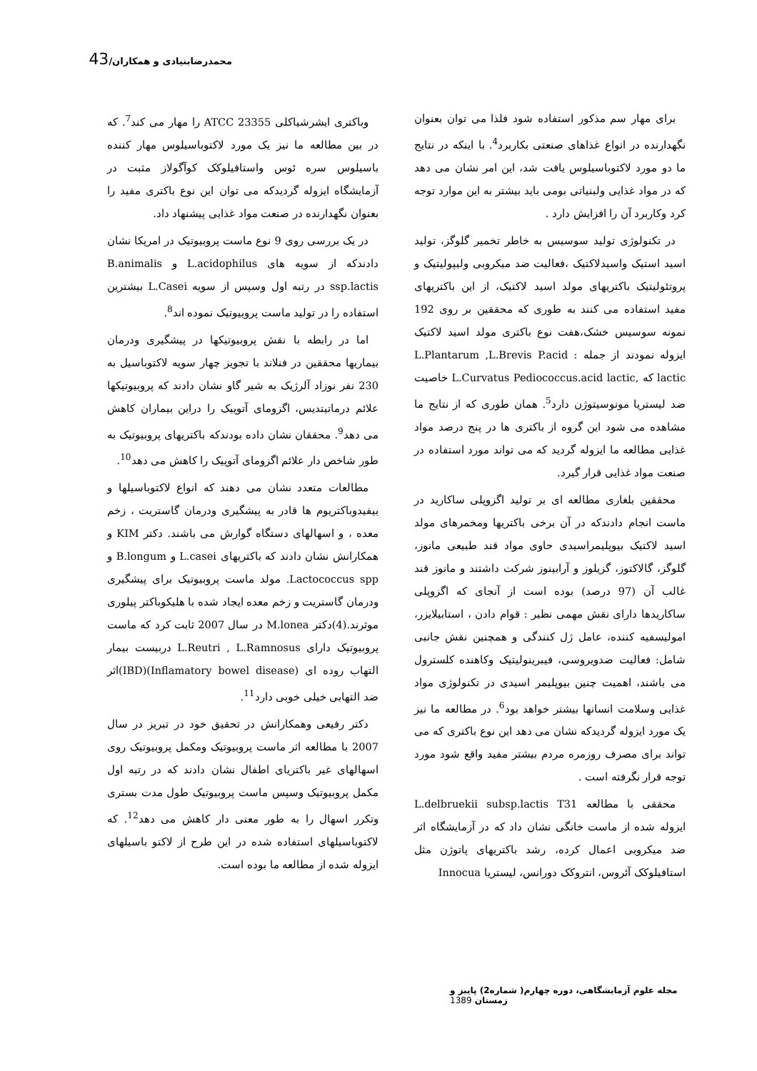محمدرضابنیادی و همکاران/43
برای مهار سم مذکور استفاده شود فلذا می توان بعنوان نگهدارنده در انواع غذاهای صنعتی بکاربرد<sup>4</sup>. با اینکه در نتایج ما دو مورد لاکتوباسیلوس یافت شد، این امر نشان می دهد که در مواد غذایی ولبنیاتی بومی باید بیشتر به این موارد توجه کرد وکاربرد آن را افزایش دارد .
در تکنولوژی تولید سوسیس به خاطر تخمیر گلوگز، تولید اسید استیک واسیدلاکتیک ،فعالیت ضد میکروبی ولیپولیتیک و پروتئولیتیک باکتریهای مولد اسید لاکتیک، از این باکتریهای مفید استفاده می کنند به طوری که محققین بر روی 192 نمونه سوسیس خشک،هفت نوع باکتری مولد اسید لاکتیک ایزوله نمودند از جمله : L.Plantarum ,L.Brevis P.acid lactic که ,L.Curvatus Pediococcus.acid lactic خاصیت ضد لیستریا مونوسیتوژن دارد<sup>5</sup>. همان طوری که از نتایج ما مشاهده می شود این گروه از باکتری ها در پنج درصد مواد غذایی مطالعه ما ایزوله گردید که می تواند مورد استفاده در صنعت مواد غذایی قرار گیرد.
محققین بلغاری مطالعه ای بر تولید اگزوپلی ساکارید در ماست انجام دادندکه در آن برخی باکتریها ومخمرهای مولد اسید لاکتیک بیوپلیمراسیدی حاوی مواد قند طبیعی مانوز، گلوگز، گالاکتوز، گزیلوز و آرابینوز شرکت داشتند و مانوز قند غالب آن (97 درصد) بوده است از آنجای که اگزوپلی ساکاریدها دارای نقش مهمی نظیر : قوام دادن ، استابیلایزر، امولیسفیه کننده، عامل ژل کنندگی و همچنین نقش جانبی شامل: فعالیت ضدویروسی، فیبرینولیتیک وکاهنده کلسترول می باشند، اهمیت چنین بیوپلیمر اسیدی در تکنولوژی مواد غذایی وسلامت انسانها بیشتر خواهد بود<sup>6</sup>. در مطالعه ما نیز یک مورد ایزوله گردیدکه نشان می دهد این نوع باکتری که می تواند برای مصرف روزمره مردم بیشتر مفید واقع شود مورد توجه قرار نگرفته است .
محققی با مطالعه L.delbruekii subsp.lactis T31 ایزوله شده از ماست خانگی نشان داد که در آزمایشگاه اثر ضد میکروبی اعمال کرده، رشد باکتریهای پاتوژن مثل استافیلوکک آئروس، انتروکک دورانس، لیستریا Innocua
وباکتری ایشرشیاکلی ATCC 23355 را مهار می کند<sup>7</sup>. که در بین مطالعه ما نیز یک مورد لاکتوباسیلوس مهار کننده باسیلوس سره ئوس واستافیلوکک کوآگولاز مثبت در آزمایشگاه ایزوله گردیدکه می توان این نوع باکتری مفید را بعنوان نگهدارنده در صنعت مواد غذایی پیشنهاد داد.
در یک بررسی روی 9 نوع ماست پروبیوتیک در امریکا نشان دادندکه از سویه های L.acidophilus و B.animalis ssp.lactis در رتبه اول وسپس از سویه L.Casei بیشترین استفاده را در تولید ماست پروبیوتیک نموده اند<sup>8</sup>.
اما در رابطه با نقش پروبیوتیکها در پیشگیری ودرمان بیماریها محققین در فنلاند با تجویز چهار سویه لاکتوباسیل به 230 نفر نوزاد آلرژیک به شیر گاو نشان دادند که پروبیوتیکها علائم درماتیتدیس، اگزومای آتوپیک را دراین بیماران کاهش می دهد<sup>9</sup>. محققان نشان داده بودندکه باکتریهای پروبیوتیک به طور شاخص دار علائم اگزومای آتوپیک را کاهش می دهد<sup>10</sup>.
مطالعات متعدد نشان می دهند که انواع لاکتوباسیلها و بیفیدوباکتریوم ها قادر به پیشگیری ودرمان گاستریت ، زخم معده ، و اسهالهای دستگاه گوارش می باشند. دکتر KIM و همکارانش نشان دادند که باکتریهای L.casei و B.longum و Lactococcus spp. مولد ماست پروبیوتیک برای پیشگیری ودرمان گاستریت و زخم معده ایجاد شده با هلیکوباکتر پیلوری موثرند.(4)دکتر M.lonea در سال 2007 ثابت کرد که ماست پروبیوتیک دارای L.Reutri , L.Ramnosus دربیست بیمار التهاب روده ای (Inflamatory bowel disease)(IBD)اثر ضد التهابی خیلی خوبی دارد<sup>11</sup>.
دکتر رفیعی وهمکارانش در تحقیق خود در تبریز در سال 2007 با مطالعه اثر ماست پروبیوتیک ومکمل پروبیوتیک روی اسهالهای غیر باکتریای اطفال نشان دادند که در رتبه اول مکمل پروبیوتیک وسپس ماست پروبیوتیک طول مدت بستری وتکرر اسهال را به طور معنی دار کاهش می دهد<sup>12</sup>. که لاکتوباسیلهای استفاده شده در این طرح از لاکتو باسیلهای ایزوله شده از مطالعه ما بوده است.
مجله علوم آزمایشگاهی، دوره چهارم( شماره2) پاییز و زمستان 1389